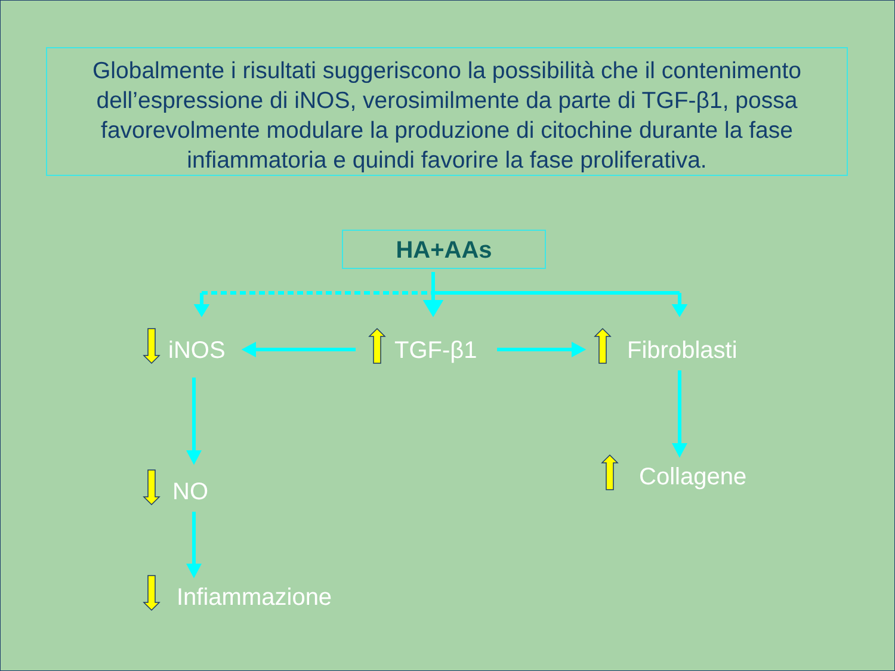Globalmente i risultati suggeriscono la possibilità che il contenimento dell’espressione di iNOS, verosimilmente da parte di TGF-β1, possa favorevolmente modulare la produzione di citochine durante la fase infiammatoria e quindi favorire la fase proliferativa.
HA+AAs
iNOS TGF-β1 Fibroblasti
NO
Collagene
Infiammazione